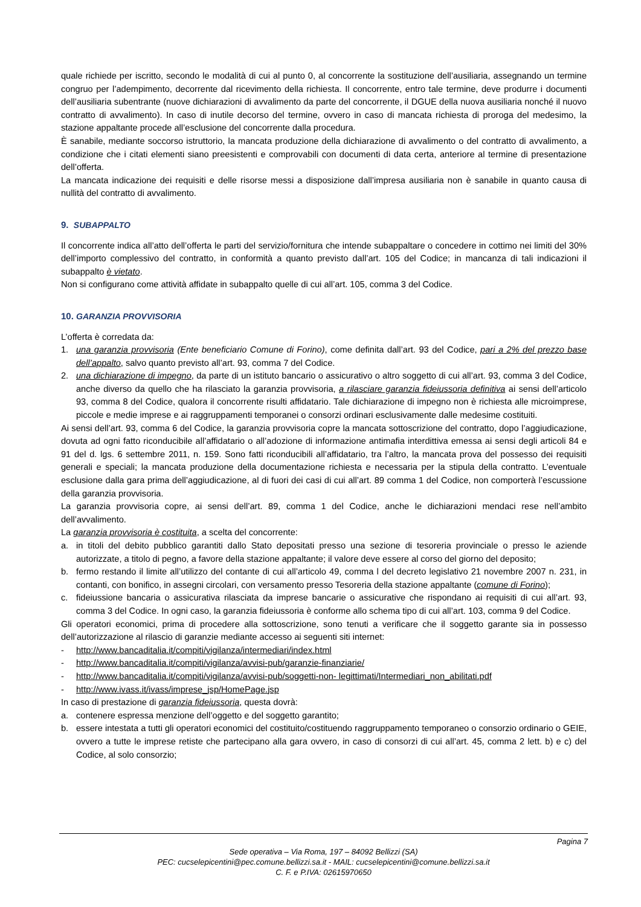quale richiede per iscritto, secondo le modalità di cui al punto 0, al concorrente la sostituzione dell’ausiliaria, assegnando un termine congruo per l’adempimento, decorrente dal ricevimento della richiesta. Il concorrente, entro tale termine, deve produrre i documenti dell’ausiliaria subentrante (nuove dichiarazioni di avvalimento da parte del concorrente, il DGUE della nuova ausiliaria nonché il nuovo contratto di avvalimento). In caso di inutile decorso del termine, ovvero in caso di mancata richiesta di proroga del medesimo, la stazione appaltante procede all’esclusione del concorrente dalla procedura.
È sanabile, mediante soccorso istruttorio, la mancata produzione della dichiarazione di avvalimento o del contratto di avvalimento, a condizione che i citati elementi siano preesistenti e comprovabili con documenti di data certa, anteriore al termine di presentazione dell’offerta.
La mancata indicazione dei requisiti e delle risorse messi a disposizione dall’impresa ausiliaria non è sanabile in quanto causa di nullità del contratto di avvalimento.
9. SUBAPPALTO
Il concorrente indica all’atto dell’offerta le parti del servizio/fornitura che intende subappaltare o concedere in cottimo nei limiti del 30% dell’importo complessivo del contratto, in conformità a quanto previsto dall’art. 105 del Codice; in mancanza di tali indicazioni il subappalto è vietato.
Non si configurano come attività affidate in subappalto quelle di cui all’art. 105, comma 3 del Codice.
10. GARANZIA PROVVISORIA
L’offerta è corredata da:
1. una garanzia provvisoria (Ente beneficiario Comune di Forino), come definita dall’art. 93 del Codice, pari a 2% del prezzo base dell’appalto, salvo quanto previsto all’art. 93, comma 7 del Codice.
2. una dichiarazione di impegno, da parte di un istituto bancario o assicurativo o altro soggetto di cui all’art. 93, comma 3 del Codice, anche diverso da quello che ha rilasciato la garanzia provvisoria, a rilasciare garanzia fideiussoria definitiva ai sensi dell’articolo 93, comma 8 del Codice, qualora il concorrente risulti affidatario. Tale dichiarazione di impegno non è richiesta alle microimprese, piccole e medie imprese e ai raggruppamenti temporanei o consorzi ordinari esclusivamente dalle medesime costituiti.
Ai sensi dell’art. 93, comma 6 del Codice, la garanzia provvisoria copre la mancata sottoscrizione del contratto, dopo l’aggiudicazione, dovuta ad ogni fatto riconducibile all’affidatario o all’adozione di informazione antimafia interdittiva emessa ai sensi degli articoli 84 e 91 del d. lgs. 6 settembre 2011, n. 159. Sono fatti riconducibili all’affidatario, tra l’altro, la mancata prova del possesso dei requisiti generali e speciali; la mancata produzione della documentazione richiesta e necessaria per la stipula della contratto. L’eventuale esclusione dalla gara prima dell’aggiudicazione, al di fuori dei casi di cui all’art. 89 comma 1 del Codice, non comporterà l’escussione della garanzia provvisoria.
La garanzia provvisoria copre, ai sensi dell’art. 89, comma 1 del Codice, anche le dichiarazioni mendaci rese nell’ambito dell’avvalimento.
La garanzia provvisoria è costituita, a scelta del concorrente:
a. in titoli del debito pubblico garantiti dallo Stato depositati presso una sezione di tesoreria provinciale o presso le aziende autorizzate, a titolo di pegno, a favore della stazione appaltante; il valore deve essere al corso del giorno del deposito;
b. fermo restando il limite all’utilizzo del contante di cui all’articolo 49, comma l del decreto legislativo 21 novembre 2007 n. 231, in contanti, con bonifico, in assegni circolari, con versamento presso Tesoreria della stazione appaltante (comune di Forino);
c. fideiussione bancaria o assicurativa rilasciata da imprese bancarie o assicurative che rispondano ai requisiti di cui all’art. 93, comma 3 del Codice. In ogni caso, la garanzia fideiussoria è conforme allo schema tipo di cui all’art. 103, comma 9 del Codice.
Gli operatori economici, prima di procedere alla sottoscrizione, sono tenuti a verificare che il soggetto garante sia in possesso dell’autorizzazione al rilascio di garanzie mediante accesso ai seguenti siti internet:
- http://www.bancaditalia.it/compiti/vigilanza/intermediari/index.html
- http://www.bancaditalia.it/compiti/vigilanza/avvisi-pub/garanzie-finanziarie/
- http://www.bancaditalia.it/compiti/vigilanza/avvisi-pub/soggetti-non- legittimati/Intermediari_non_abilitati.pdf
- http://www.ivass.it/ivass/imprese_jsp/HomePage.jsp
In caso di prestazione di garanzia fideiussoria, questa dovrà:
a. contenere espressa menzione dell’oggetto e del soggetto garantito;
b. essere intestata a tutti gli operatori economici del costituito/costituendo raggruppamento temporaneo o consorzio ordinario o GEIE, ovvero a tutte le imprese retiste che partecipano alla gara ovvero, in caso di consorzi di cui all’art. 45, comma 2 lett. b) e c) del Codice, al solo consorzio;
Pagina 7
Sede operativa – Via Roma, 197 – 84092 Bellizzi (SA)
PEC: cucselepicentini@pec.comune.bellizzi.sa.it - MAIL: cucselepicentini@comune.bellizzi.sa.it
C. F. e P.IVA: 02615970650